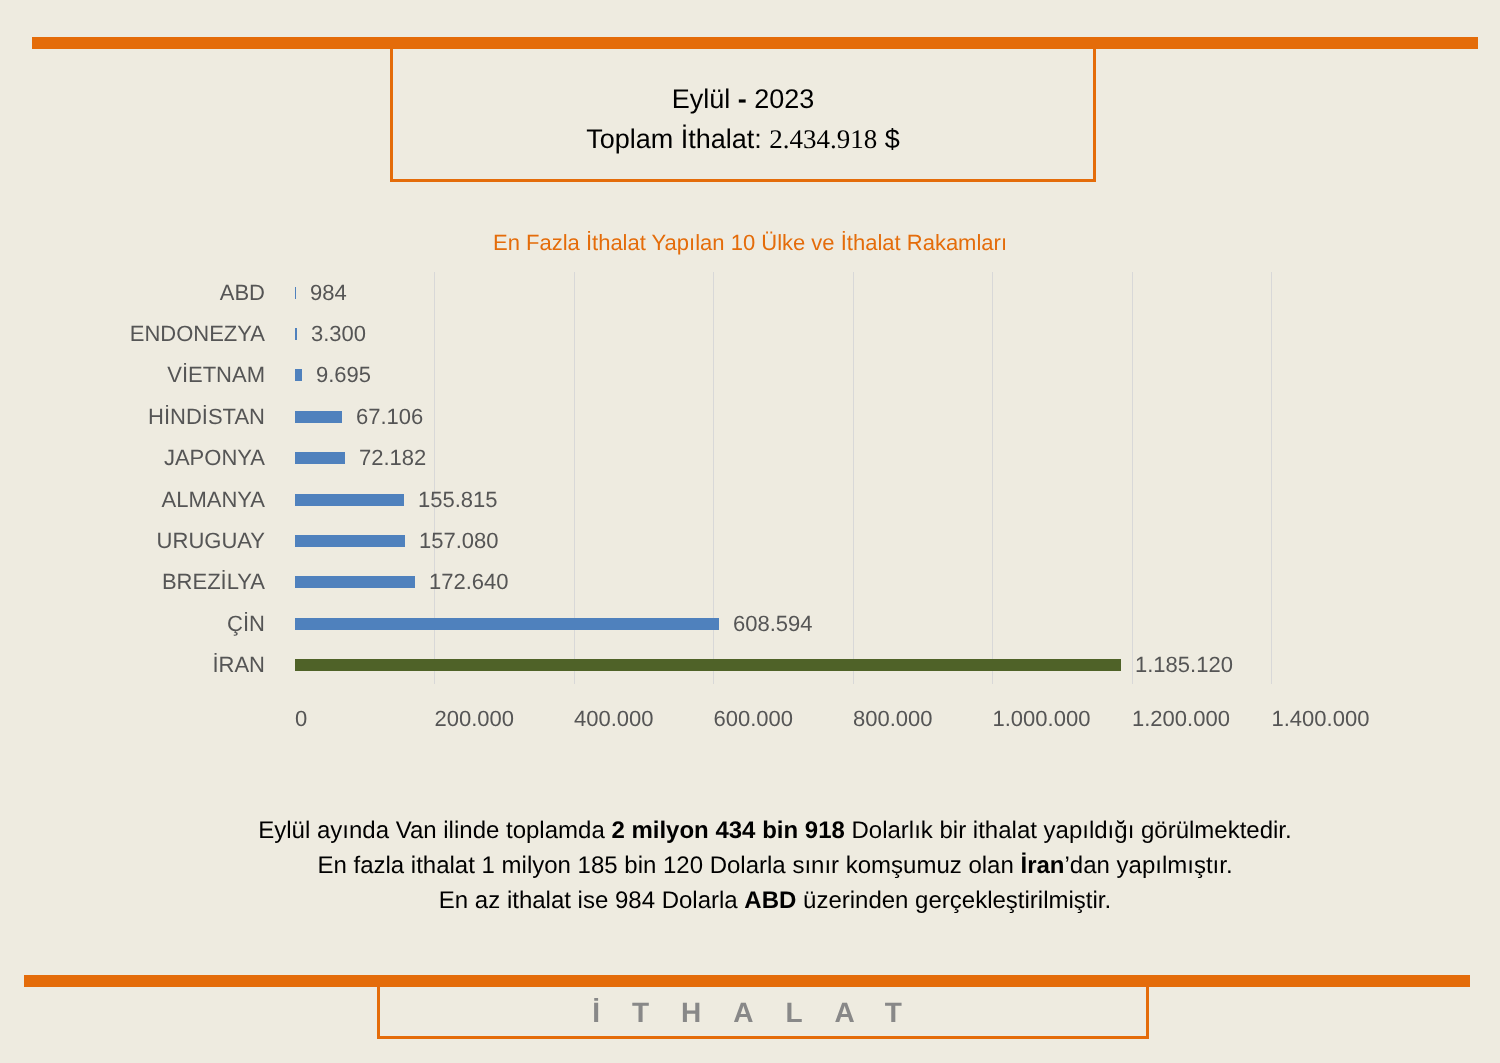Eylül - 2023
Toplam İthalat: 2.434.918 $
En Fazla İthalat Yapılan 10 Ülke ve İthalat Rakamları
ABD 984
ENDONEZYA 3.300
VİETNAM 9.695
HİNDİSTAN 67.106
JAPONYA 72.182
ALMANYA 155.815
URUGUAY 157.080
BREZİLYA 172.640
ÇİN 608.594
İRAN 1.185.120
0 200.000 400.000 600.000 800.000 1.000.000 1.200.000 1.400.000
Eylül ayında Van ilinde toplamda 2 milyon 434 bin 918 Dolarlık bir ithalat yapıldığı görülmektedir.
En fazla ithalat 1 milyon 185 bin 120 Dolarla sınır komşumuz olan İran’dan yapılmıştır.
En az ithalat ise 984 Dolarla ABD üzerinden gerçekleştirilmiştir.
İTHALAT